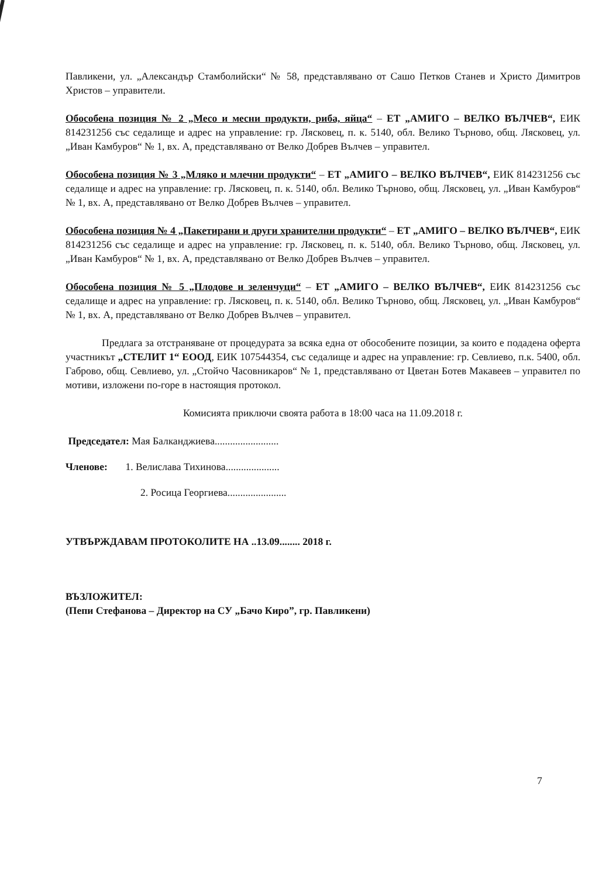Павликени, ул. „Александър Стамболийски“ № 58, представлявано от Сашо Петков Станев и Христо Димитров Христов – управители.
Обособена позиция № 2 „Месо и месни продукти, риба, яйца“ – ЕТ „АМИГО – ВЕЛКО ВЪЛЧЕВ“, ЕИК 814231256 със седалище и адрес на управление: гр. Лясковец, п. к. 5140, обл. Велико Търново, общ. Лясковец, ул. „Иван Камбуров“ № 1, вх. А, представлявано от Велко Добрев Вълчев – управител.
Обособена позиция № 3 „Мляко и млечни продукти“ – ЕТ „АМИГО – ВЕЛКО ВЪЛЧЕВ“, ЕИК 814231256 със седалище и адрес на управление: гр. Лясковец, п. к. 5140, обл. Велико Търново, общ. Лясковец, ул. „Иван Камбуров“ № 1, вх. А, представлявано от Велко Добрев Вълчев – управител.
Обособена позиция № 4 „Пакетирани и други хранителни продукти“ – ЕТ „АМИГО – ВЕЛКО ВЪЛЧЕВ“, ЕИК 814231256 със седалище и адрес на управление: гр. Лясковец, п. к. 5140, обл. Велико Търново, общ. Лясковец, ул. „Иван Камбуров“ № 1, вх. А, представлявано от Велко Добрев Вълчев – управител.
Обособена позиция № 5 „Плодове и зеленчуци“ – ЕТ „АМИГО – ВЕЛКО ВЪЛЧЕВ“, ЕИК 814231256 със седалище и адрес на управление: гр. Лясковец, п. к. 5140, обл. Велико Търново, общ. Лясковец, ул. „Иван Камбуров“ № 1, вх. А, представлявано от Велко Добрев Вълчев – управител.
Предлага за отстраняване от процедурата за всяка една от обособените позиции, за които е подадена оферта участникът „СТЕЛИТ 1“ ЕООД, ЕИК 107544354, със седалище и адрес на управление: гр. Севлиево, п.к. 5400, обл. Габрово, общ. Севлиево, ул. „Стойчо Часовникаров“ № 1, представлявано от Цветан Ботев Макавеев – управител по мотиви, изложени по-горе в настоящия протокол.
Комисията приключи своята работа в 18:00 часа на 11.09.2018 г.
Председател: Мая Балканджиева.........................
Членове: 1. Велислава Тихинова.....................
2. Росица Георгиева.......................
УТВЪРЖДАВАМ ПРОТОКОЛИТЕ НА ..13.09........ 2018 г.
ВЪЗЛОЖИТЕЛ:
(Пепи Стефанова – Директор на СУ „Бачо Киро”, гр. Павликени)
7